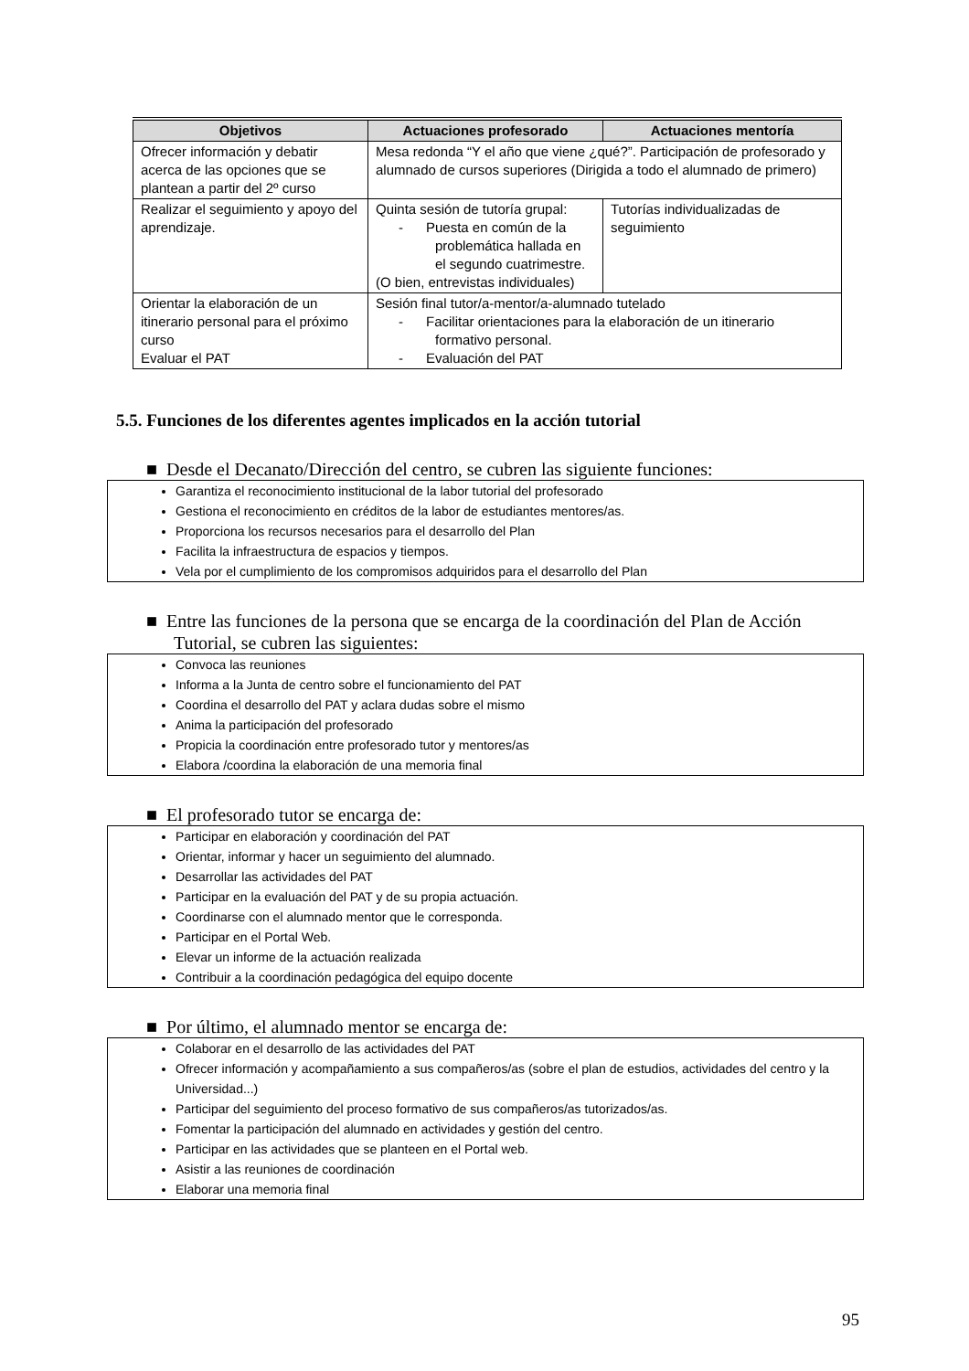| Objetivos | Actuaciones profesorado | Actuaciones mentoría |
| --- | --- | --- |
| Ofrecer información y debatir acerca de las opciones que se plantean a partir del 2º curso | Mesa redonda “Y el año que viene ¿qué?”. Participación de profesorado y alumnado de cursos superiores (Dirigida a todo el alumnado de primero) | |
| Realizar el seguimiento y apoyo del aprendizaje. | Quinta sesión de tutoría grupal: - Puesta en común de la problemática hallada en el segundo cuatrimestre. (O bien, entrevistas individuales) | Tutorías individualizadas de seguimiento |
| Orientar la elaboración de un itinerario personal para el próximo curso Evaluar el PAT | Sesión final tutor/a-mentor/a-alumnado tutelado - Facilitar orientaciones para la elaboración de un itinerario formativo personal. - Evaluación del PAT | |
5.5. Funciones de los diferentes agentes implicados en la acción tutorial
■ Desde el Decanato/Dirección del centro, se cubren las siguiente funciones:
Garantiza el reconocimiento institucional de la labor tutorial del profesorado
Gestiona el reconocimiento en créditos de la labor de estudiantes mentores/as.
Proporciona los recursos necesarios para el desarrollo del Plan
Facilita la infraestructura de espacios y tiempos.
Vela por el cumplimiento de los compromisos adquiridos para el desarrollo del Plan
■ Entre las funciones de la persona que se encarga de la coordinación del Plan de Acción Tutorial, se cubren las siguientes:
Convoca las reuniones
Informa a la Junta de centro sobre el funcionamiento del PAT
Coordina el desarrollo del PAT y aclara dudas sobre el mismo
Anima la participación del profesorado
Propicia la coordinación entre profesorado tutor y mentores/as
Elabora /coordina la elaboración de una memoria final
■ El profesorado tutor se encarga de:
Participar en elaboración y coordinación del PAT
Orientar, informar y hacer un seguimiento del alumnado.
Desarrollar las actividades del PAT
Participar en la evaluación del PAT y de su propia actuación.
Coordinarse con el alumnado mentor que le corresponda.
Participar en el Portal Web.
Elevar un informe de la actuación realizada
Contribuir a la coordinación pedagógica del equipo docente
■ Por último, el alumnado mentor se encarga de:
Colaborar en el desarrollo de las actividades del PAT
Ofrecer información y acompañamiento a sus compañeros/as (sobre el plan de estudios, actividades del centro y la Universidad...)
Participar del seguimiento del proceso formativo de sus compañeros/as tutorizados/as.
Fomentar la participación del alumnado en actividades y gestión del centro.
Participar en las actividades que se planteen en el Portal web.
Asistir a las reuniones de coordinación
Elaborar una memoria final
95